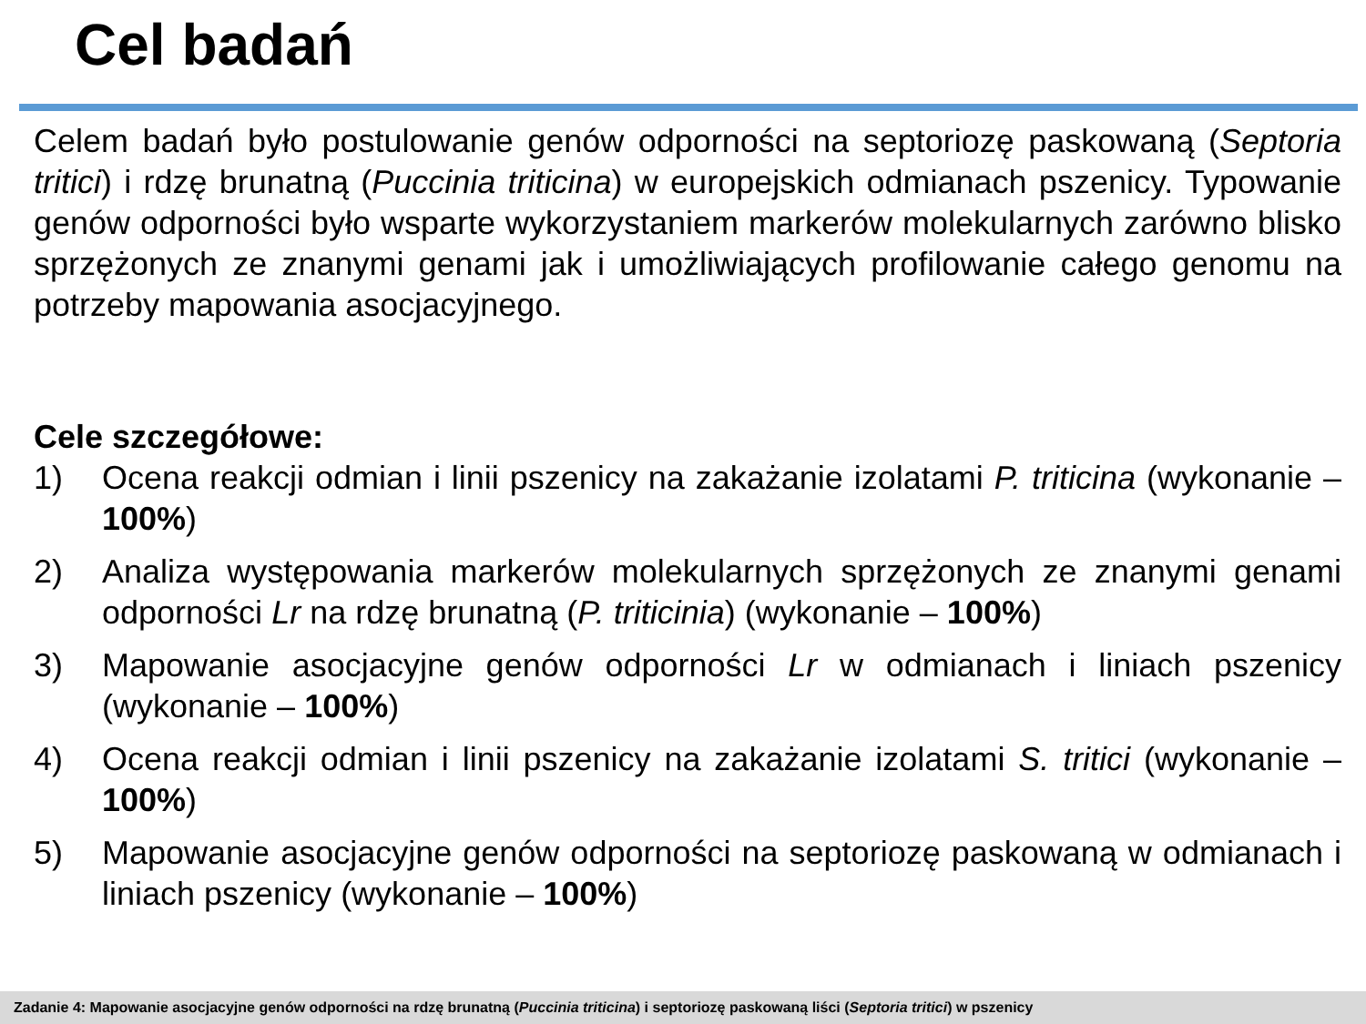Cel badań
Celem badań było postulowanie genów odporności na septoriozę paskowaną (Septoria tritici) i rdzę brunatną (Puccinia triticina) w europejskich odmianach pszenicy. Typowanie genów odporności było wsparte wykorzystaniem markerów molekularnych zarówno blisko sprzężonych ze znanymi genami jak i umożliwiających profilowanie całego genomu na potrzeby mapowania asocjacyjnego.
Cele szczegółowe:
1) Ocena reakcji odmian i linii pszenicy na zakażanie izolatami P. triticina (wykonanie – 100%)
2) Analiza występowania markerów molekularnych sprzężonych ze znanymi genami odporności Lr na rdzę brunatną (P. triticinia) (wykonanie – 100%)
3) Mapowanie asocjacyjne genów odporności Lr w odmianach i liniach pszenicy (wykonanie – 100%)
4) Ocena reakcji odmian i linii pszenicy na zakażanie izolatami S. tritici (wykonanie – 100%)
5) Mapowanie asocjacyjne genów odporności na septoriozę paskowaną w odmianach i liniach pszenicy (wykonanie – 100%)
Zadanie 4: Mapowanie asocjacyjne genów odporności na rdzę brunatną (Puccinia triticina) i septoriozę paskowaną liści (Septoria tritici) w pszenicy